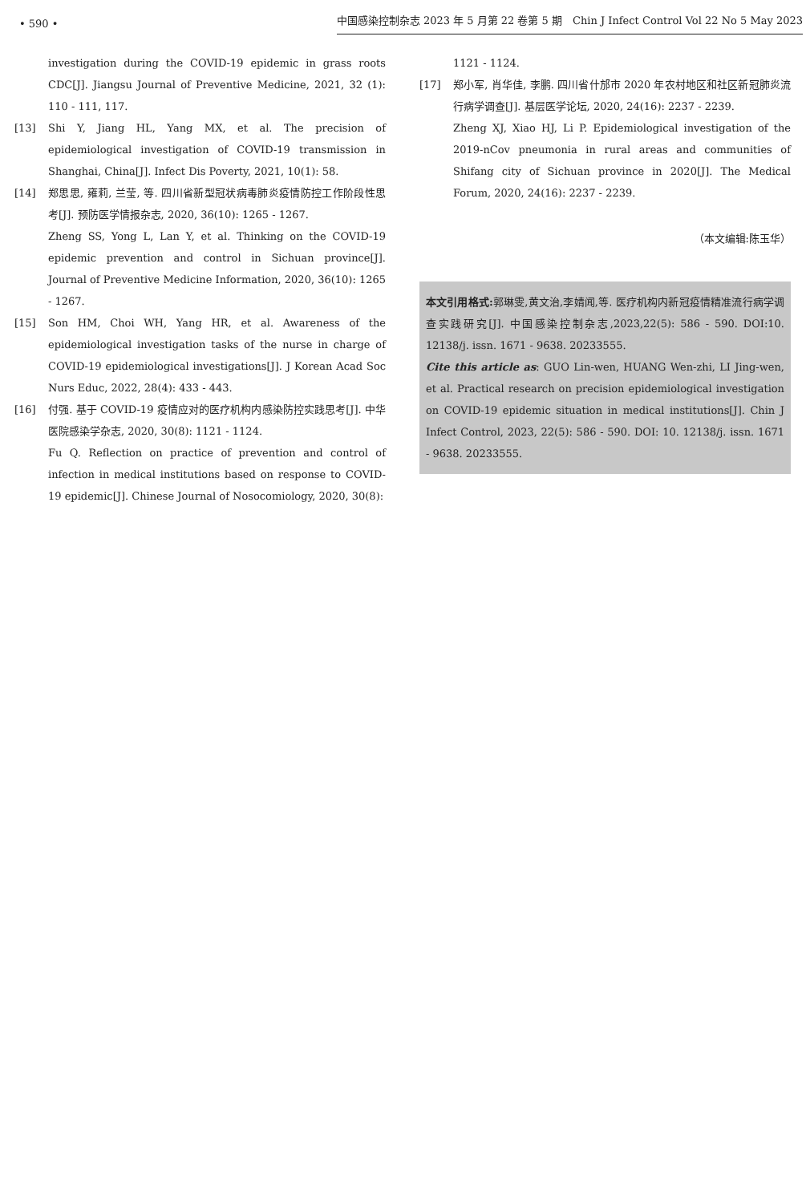• 590 • 中国感染控制杂志 2023 年 5 月第 22 卷第 5 期　Chin J Infect Control Vol 22 No 5 May 2023
investigation during the COVID-19 epidemic in grass roots CDC[J]. Jiangsu Journal of Preventive Medicine, 2021, 32 (1): 110 - 111, 117.
[13] Shi Y, Jiang HL, Yang MX, et al. The precision of epidemiological investigation of COVID-19 transmission in Shanghai, China[J]. Infect Dis Poverty, 2021, 10(1): 58.
[14] 郑思思, 雍莉, 兰莹, 等. 四川省新型冠状病毒肺炎疫情防控工作阶段性思考[J]. 预防医学情报杂志, 2020, 36(10): 1265 - 1267.
Zheng SS, Yong L, Lan Y, et al. Thinking on the COVID-19 epidemic prevention and control in Sichuan province[J]. Journal of Preventive Medicine Information, 2020, 36(10): 1265 - 1267.
[15] Son HM, Choi WH, Yang HR, et al. Awareness of the epidemiological investigation tasks of the nurse in charge of COVID-19 epidemiological investigations[J]. J Korean Acad Soc Nurs Educ, 2022, 28(4): 433 - 443.
[16] 付强. 基于 COVID-19 疫情应对的医疗机构内感染防控实践思考[J]. 中华医院感染学杂志, 2020, 30(8): 1121 - 1124.
Fu Q. Reflection on practice of prevention and control of infection in medical institutions based on response to COVID-19 epidemic[J]. Chinese Journal of Nosocomiology, 2020, 30(8):
1121 - 1124.
[17] 郑小军, 肖华佳, 李鹏. 四川省什邡市 2020 年农村地区和社区新冠肺炎流行病学调查[J]. 基层医学论坛, 2020, 24(16): 2237 - 2239.
Zheng XJ, Xiao HJ, Li P. Epidemiological investigation of the 2019-nCov pneumonia in rural areas and communities of Shifang city of Sichuan province in 2020[J]. The Medical Forum, 2020, 24(16): 2237 - 2239.
（本文编辑:陈玉华）
本文引用格式: 郭琳雯,黄文治,李婧闻,等. 医疗机构内新冠疫情精准流行病学调查实践研究[J]. 中国感染控制杂志,2023,22(5): 586 - 590. DOI:10. 12138/j. issn. 1671 - 9638. 20233555.
Cite this article as: GUO Lin-wen, HUANG Wen-zhi, LI Jing-wen, et al. Practical research on precision epidemiological investigation on COVID-19 epidemic situation in medical institutions[J]. Chin J Infect Control, 2023, 22(5): 586 - 590. DOI: 10. 12138/j. issn. 1671 - 9638. 20233555.